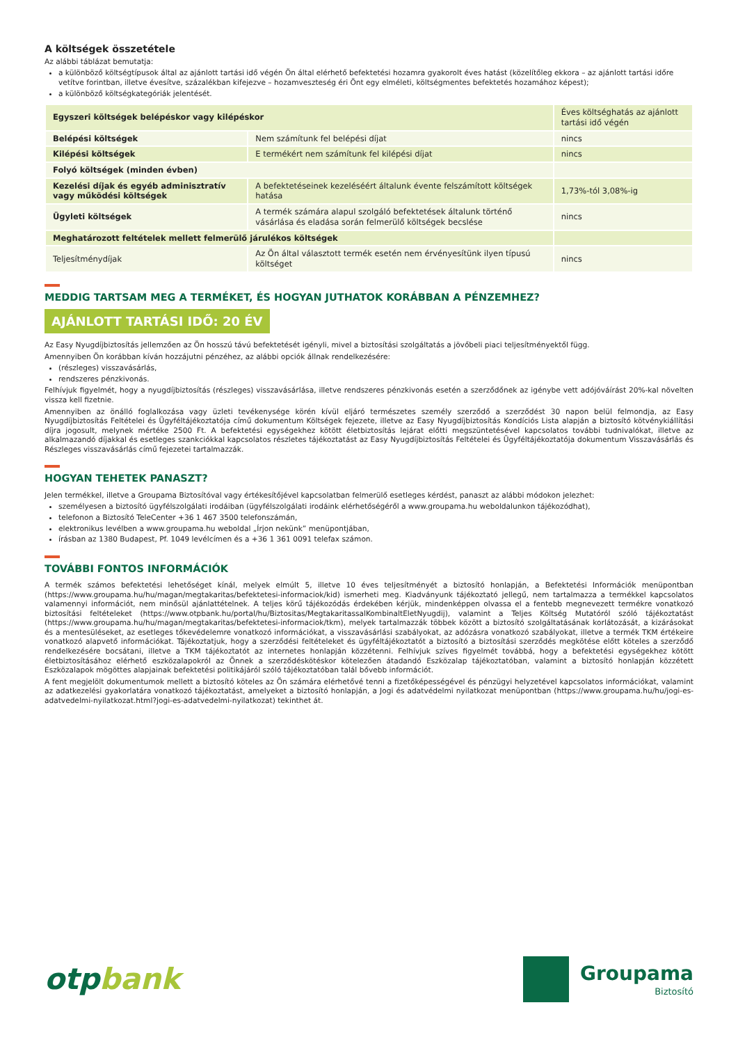A költségek összetétele
Az alábbi táblázat bemutatja:
a különböző költségtípusok által az ajánlott tartási idő végén Ön által elérhető befektetési hozamra gyakorolt éves hatást (közelítőleg ekkora – az ajánlott tartási időre vetítve forintban, illetve évesítve, százalékban kifejezve – hozamveszteség éri Önt egy elméleti, költségmentes befektetés hozamához képest);
a különböző költségkategóriák jelentését.
| Egyszeri költségek belépéskor vagy kilépéskor | | Éves költséghatás az ajánlott tartási idő végén |
| Belépési költségek | Nem számítunk fel belépési díjat | nincs |
| Kilépési költségek | E termékért nem számítunk fel kilépési díjat | nincs |
| Folyó költségek (minden évben) | | |
| Kezelési díjak és egyéb adminisztratív vagy működési költségek | A befektetéseinek kezeléséért általunk évente felszámított költségek hatása | 1,73%-tól 3,08%-ig |
| Ügyleti költségek | A termék számára alapul szolgáló befektetések általunk történő vásárlása és eladása során felmerülő költségek becslése | nincs |
| Meghatározott feltételek mellett felmerülő járulékos költségek | | |
| Teljesítménydíjak | Az Ön által választott termék esetén nem érvényesítünk ilyen típusú költséget | nincs |
MEDDIG TARTSAM MEG A TERMÉKET, ÉS HOGYAN JUTHATOK KORÁBBAN A PÉNZEMHEZ?
AJÁNLOTT TARTÁSI IDŐ: 20 ÉV
Az Easy Nyugdíjbiztosítás jellemzően az Ön hosszú távú befektetését igényli, mivel a biztosítási szolgáltatás a jövőbeli piaci teljesítményektől függ.
Amennyiben Ön korábban kíván hozzájutni pénzéhez, az alábbi opciók állnak rendelkezésére:
(részleges) visszavásárlás,
rendszeres pénzkivonás.
Felhívjuk figyelmét, hogy a nyugdíjbiztosítás (részleges) visszavásárlása, illetve rendszeres pénzkivonás esetén a szerződőnek az igénybe vett adójóváírást 20%-kal növelten vissza kell fizetnie.
Amennyiben az önálló foglalkozása vagy üzleti tevékenysége körén kívül eljáró természetes személy szerződő a szerződést 30 napon belül felmondja, az Easy Nyugdíjbiztosítás Feltételei és Ügyféltájékoztatója című dokumentum Költségek fejezete, illetve az Easy Nyugdíjbiztosítás Kondíciós Lista alapján a biztosító kötvénykiállítási díjra jogosult, melynek mértéke 2500 Ft. A befektetési egységekhez kötött életbiztosítás lejárat előtti megszüntetésével kapcsolatos további tudnivalókat, illetve az alkalmazandó díjakkal és esetleges szankciókkal kapcsolatos részletes tájékoztatást az Easy Nyugdíjbiztosítás Feltételei és Ügyféltájékoztatója dokumentum Visszavásárlás és Részleges visszavásárlás című fejezetei tartalmazzák.
HOGYAN TEHETEK PANASZT?
Jelen termékkel, illetve a Groupama Biztosítóval vagy értékesítőjével kapcsolatban felmerülő esetleges kérdést, panaszt az alábbi módokon jelezhet:
személyesen a biztosító ügyfélszolgálati irodáiban (ügyfélszolgálati irodáink elérhetőségéről a www.groupama.hu weboldalunkon tájékozódhat),
telefonon a Biztosító TeleCenter +36 1 467 3500 telefonszámán,
elektronikus levélben a www.groupama.hu weboldal „Írjon nekünk” menüpontjában,
írásban az 1380 Budapest, Pf. 1049 levélcímen és a +36 1 361 0091 telefax számon.
TOVÁBBI FONTOS INFORMÁCIÓK
A termék számos befektetési lehetőséget kínál, melyek elmúlt 5, illetve 10 éves teljesítményét a biztosító honlapján, a Befektetési Információk menüpontban (https://www.groupama.hu/hu/magan/megtakaritas/befektetesi-informaciok/kid) ismerheti meg. Kiadványunk tájékoztató jellegű, nem tartalmazza a termékkel kapcsolatos valamennyi információt, nem minősül ajánlattételnek. A teljes körű tájékozódás érdekében kérjük, mindenképpen olvassa el a fentebb megnevezett termékre vonatkozó biztosítási feltételeket (https://www.otpbank.hu/portal/hu/Biztositas/MegtakaritassalKombinaltEletNyugdij), valamint a Teljes Költség Mutatóról szóló tájékoztatást (https://www.groupama.hu/hu/magan/megtakaritas/befektetesi-informaciok/tkm), melyek tartalmazzák többek között a biztosító szolgáltatásának korlátozását, a kizárásokat és a mentesüléseket, az esetleges tőkevédelemre vonatkozó információkat, a visszavásárlási szabályokat, az adózásra vonatkozó szabályokat, illetve a termék TKM értékeire vonatkozó alapvető információkat. Tájékoztatjuk, hogy a szerződési feltételeket és ügyféltájékoztatót a biztosító a biztosítási szerződés megkötése előtt köteles a szerződő rendelkezésére bocsátani, illetve a TKM tájékoztatót az internetes honlapján közzétenni. Felhívjuk szíves figyelmét továbbá, hogy a befektetési egységekhez kötött életbiztosításához elérhető eszközalapokról az Önnek a szerződéskötéskor kötelezően átadandó Eszközalap tájékoztatóban, valamint a biztosító honlapján közzétett Eszközalapok mögöttes alapjainak befektetési politikájáról szóló tájékoztatóban talál bővebb információt.
A fent megjelölt dokumentumok mellett a biztosító köteles az Ön számára elérhetővé tenni a fizetőképességével és pénzügyi helyzetével kapcsolatos információkat, valamint az adatkezelési gyakorlatára vonatkozó tájékoztatást, amelyeket a biztosító honlapján, a Jogi és adatvédelmi nyilatkozat menüpontban (https://www.groupama.hu/hu/jogi-es-adatvedelmi-nyilatkozat.html?jogi-es-adatvedelmi-nyilatkozat) tekinthet át.
otpbank
Groupama
Biztosító